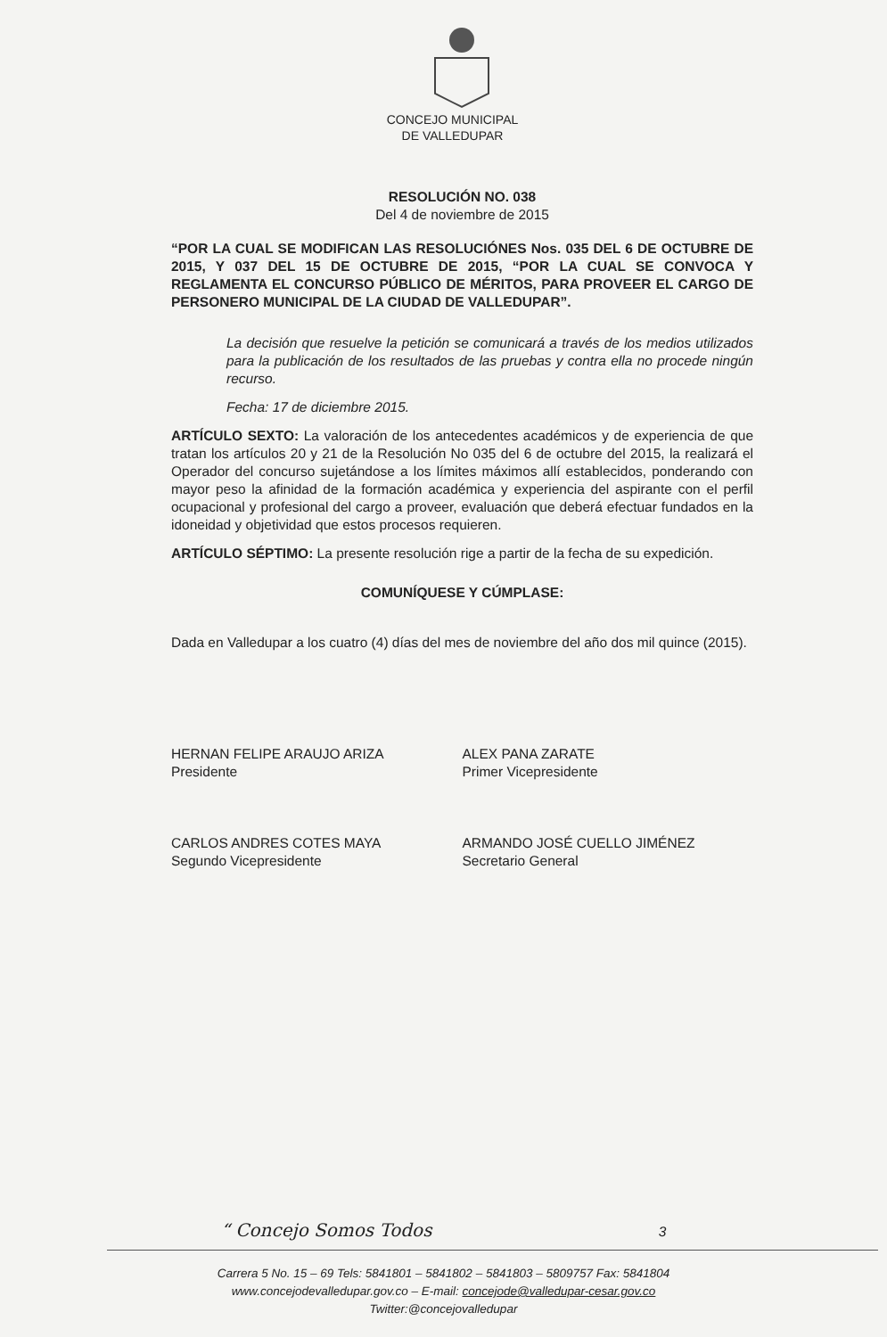CONCEJO MUNICIPAL
DE VALLEDUPAR
RESOLUCIÓN NO. 038
Del 4 de noviembre de 2015
“POR LA CUAL SE MODIFICAN LAS RESOLUCIÓNES Nos. 035 DEL 6 DE OCTUBRE DE 2015, Y 037 DEL 15 DE OCTUBRE DE 2015, “POR LA CUAL SE CONVOCA Y REGLAMENTA EL CONCURSO PÚBLICO DE MÉRITOS, PARA PROVEER EL CARGO DE PERSONERO MUNICIPAL DE LA CIUDAD DE VALLEDUPAR”.
La decisión que resuelve la petición se comunicará a través de los medios utilizados para la publicación de los resultados de las pruebas y contra ella no procede ningún recurso.
Fecha: 17 de diciembre 2015.
ARTÍCULO SEXTO: La valoración de los antecedentes académicos y de experiencia de que tratan los artículos 20 y 21 de la Resolución No 035 del 6 de octubre del 2015, la realizará el Operador del concurso sujetándose a los límites máximos allí establecidos, ponderando con mayor peso la afinidad de la formación académica y experiencia del aspirante con el perfil ocupacional y profesional del cargo a proveer, evaluación que deberá efectuar fundados en la idoneidad y objetividad que estos procesos requieren.
ARTÍCULO SÉPTIMO: La presente resolución rige a partir de la fecha de su expedición.
COMUNÍQUESE Y CÚMPLASE:
Dada en Valledupar a los cuatro (4) días del mes de noviembre del año dos mil quince (2015).
HERNAN FELIPE ARAUJO ARIZA
Presidente
ALEX PANA ZARATE
Primer Vicepresidente
CARLOS ANDRES COTES MAYA
Segundo Vicepresidente
ARMANDO JOSÉ CUELLO JIMÉNEZ
Secretario General
“ Concejo Somos Todos 3
Carrera 5 No. 15 – 69 Tels: 5841801 – 5841802 – 5841803 – 5809757 Fax: 5841804
www.concejodevalledupar.gov.co – E-mail: concejode@valledupar-cesar.gov.co
Twitter:@concejovalledupar